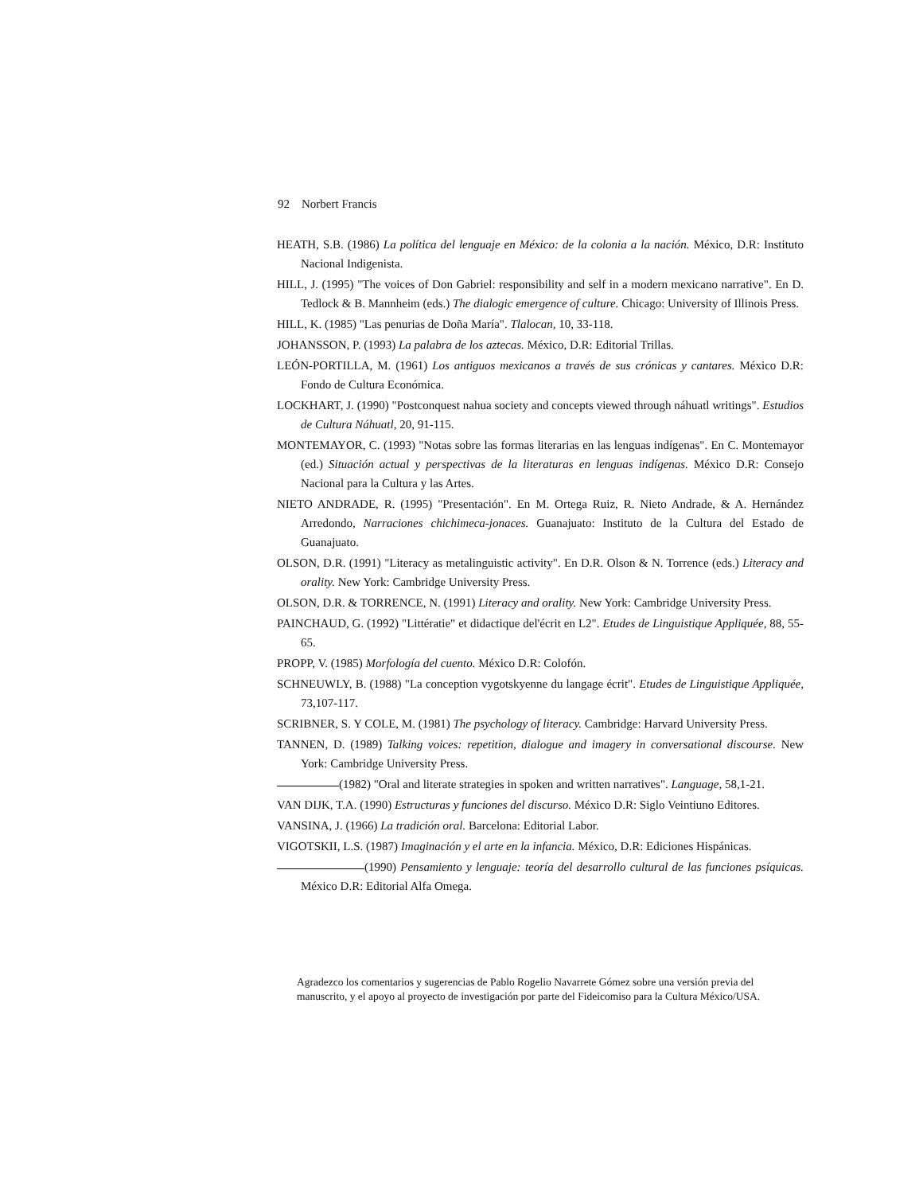92 Norbert Francis
HEATH, S.B. (1986) La política del lenguaje en México: de la colonia a la nación. México, D.R: Instituto Nacional Indigenista.
HILL, J. (1995) "The voices of Don Gabriel: responsibility and self in a modern mexicano narrative". En D. Tedlock & B. Mannheim (eds.) The dialogic emergence of culture. Chicago: University of Illinois Press.
HILL, K. (1985) "Las penurias de Doña María". Tlalocan, 10, 33-118.
JOHANSSON, P. (1993) La palabra de los aztecas. México, D.R: Editorial Trillas.
LEÓN-PORTILLA, M. (1961) Los antiguos mexicanos a través de sus crónicas y cantares. México D.R: Fondo de Cultura Económica.
LOCKHART, J. (1990) "Postconquest nahua society and concepts viewed through náhuatl writings". Estudios de Cultura Náhuatl, 20, 91-115.
MONTEMAYOR, C. (1993) "Notas sobre las formas literarias en las lenguas indígenas". En C. Montemayor (ed.) Situación actual y perspectivas de la literaturas en lenguas indígenas. México D.R: Consejo Nacional para la Cultura y las Artes.
NIETO ANDRADE, R. (1995) "Presentación". En M. Ortega Ruiz, R. Nieto Andrade, & A. Hernández Arredondo, Narraciones chichimeca-jonaces. Guanajuato: Instituto de la Cultura del Estado de Guanajuato.
OLSON, D.R. (1991) "Literacy as metalinguistic activity". En D.R. Olson & N. Torrence (eds.) Literacy and orality. New York: Cambridge University Press.
OLSON, D.R. & TORRENCE, N. (1991) Literacy and orality. New York: Cambridge University Press.
PAINCHAUD, G. (1992) "Littératie" et didactique del'écrit en L2". Etudes de Linguistique Appliquée, 88, 55-65.
PROPP, V. (1985) Morfología del cuento. México D.R: Colofón.
SCHNEUWLY, B. (1988) "La conception vygotskyenne du langage écrit". Etudes de Linguistique Appliquée, 73,107-117.
SCRIBNER, S. Y COLE, M. (1981) The psychology of literacy. Cambridge: Harvard University Press.
TANNEN, D. (1989) Talking voices: repetition, dialogue and imagery in conversational discourse. New York: Cambridge University Press.
(1982) "Oral and literate strategies in spoken and written narratives". Language, 58,1-21.
VAN DIJK, T.A. (1990) Estructuras y funciones del discurso. México D.R: Siglo Veintiuno Editores.
VANSINA, J. (1966) La tradición oral. Barcelona: Editorial Labor.
VIGOTSKII, L.S. (1987) Imaginación y el arte en la infancia. México, D.R: Ediciones Hispánicas.
(1990) Pensamiento y lenguaje: teoría del desarrollo cultural de las funciones psíquicas. México D.R: Editorial Alfa Omega.
Agradezco los comentarios y sugerencias de Pablo Rogelio Navarrete Gómez sobre una versión previa del manuscrito, y el apoyo al proyecto de investigación por parte del Fideicomiso para la Cultura México/USA.